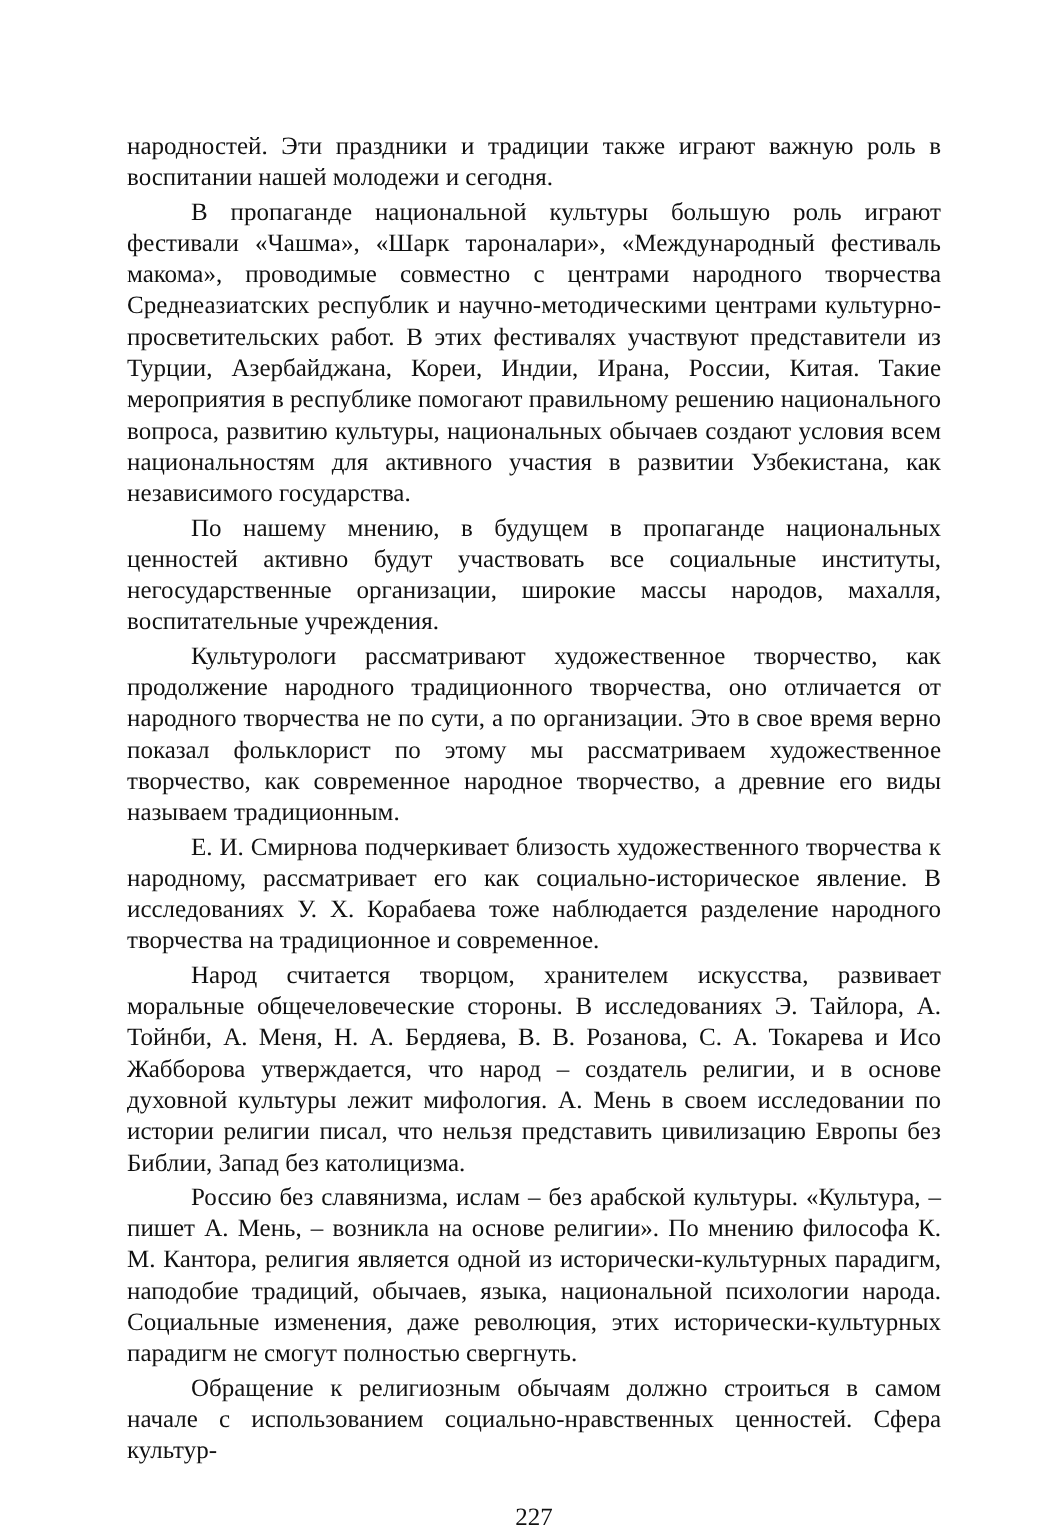народностей. Эти праздники и традиции также играют важную роль в воспитании нашей молодежи и сегодня.
В пропаганде национальной культуры большую роль играют фестивали «Чашма», «Шарк тароналари», «Международный фестиваль макома», проводимые совместно с центрами народного творчества Среднеазиатских республик и научно-методическими центрами культурно-просветительских работ. В этих фестивалях участвуют представители из Турции, Азербайджана, Кореи, Индии, Ирана, России, Китая. Такие мероприятия в республике помогают правильному решению национального вопроса, развитию культуры, национальных обычаев создают условия всем национальностям для активного участия в развитии Узбекистана, как независимого государства.
По нашему мнению, в будущем в пропаганде национальных ценностей активно будут участвовать все социальные институты, негосударственные организации, широкие массы народов, махалля, воспитательные учреждения.
Культурологи рассматривают художественное творчество, как продолжение народного традиционного творчества, оно отличается от народного творчества не по сути, а по организации. Это в свое время верно показал фольклорист по этому мы рассматриваем художественное творчество, как современное народное творчество, а древние его виды называем традиционным.
Е. И. Смирнова подчеркивает близость художественного творчества к народному, рассматривает его как социально-историческое явление. В исследованиях У. Х. Корабаева тоже наблюдается разделение народного творчества на традиционное и современное.
Народ считается творцом, хранителем искусства, развивает моральные общечеловеческие стороны. В исследованиях Э. Тайлора, А. Тойнби, А. Меня, Н. А. Бердяева, В. В. Розанова, С. А. Токарева и Исо Жабборова утверждается, что народ – создатель религии, и в основе духовной культуры лежит мифология. А. Мень в своем исследовании по истории религии писал, что нельзя представить цивилизацию Европы без Библии, Запад без католицизма.
Россию без славянизма, ислам – без арабской культуры. «Культура, – пишет А. Мень, – возникла на основе религии». По мнению философа К. М. Кантора, религия является одной из исторически-культурных парадигм, наподобие традиций, обычаев, языка, национальной психологии народа. Социальные изменения, даже революция, этих исторически-культурных парадигм не смогут полностью свергнуть.
Обращение к религиозным обычаям должно строиться в самом начале с использованием социально-нравственных ценностей. Сфера культур-
227